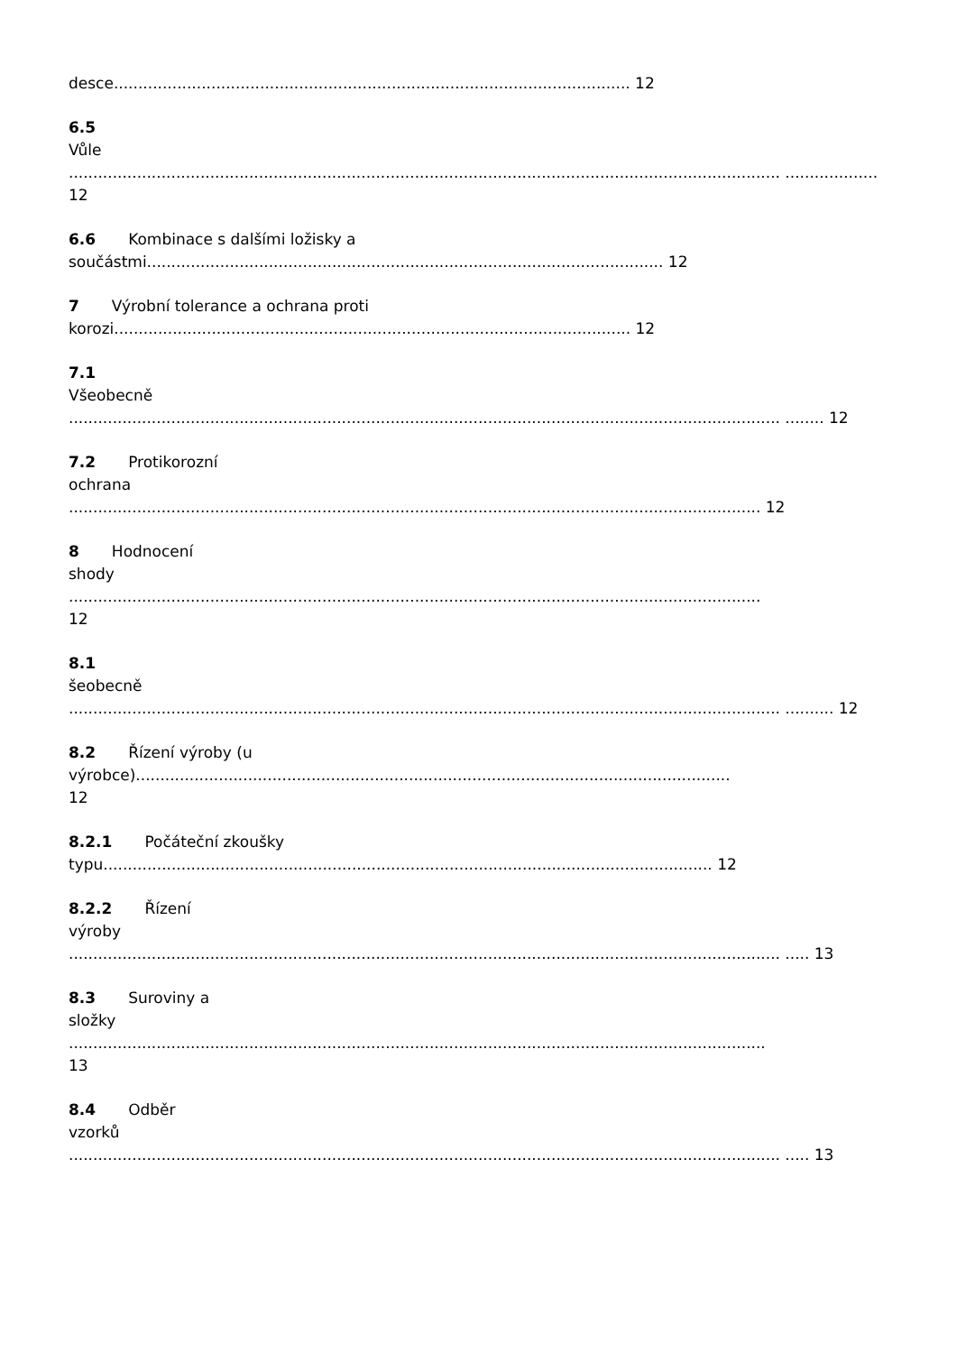desce.......................................................................................................... 12
6.5
Vůle
.................................................................................................................................................. ................... 12
6.6 Kombinace s dalšími ložisky a
součástmi.......................................................................................................... 12
7 Výrobní tolerance a ochrana proti
korozi.......................................................................................................... 12
7.1
Všeobecně
.................................................................................................................................................. ........ 12
7.2 Protikorozní
ochrana
.............................................................................................................................................. 12
8 Hodnocení
shody
..............................................................................................................................................
12
8.1
šeobecně
.................................................................................................................................................. .......... 12
8.2 Řízení výroby (u
výrobce)..........................................................................................................................
12
8.2.1 Počáteční zkoušky
typu............................................................................................................................. 12
8.2.2 Řízení
výroby
.................................................................................................................................................. ..... 13
8.3 Suroviny a
složky
...............................................................................................................................................
13
8.4 Odběr
vzorků
.................................................................................................................................................. ..... 13